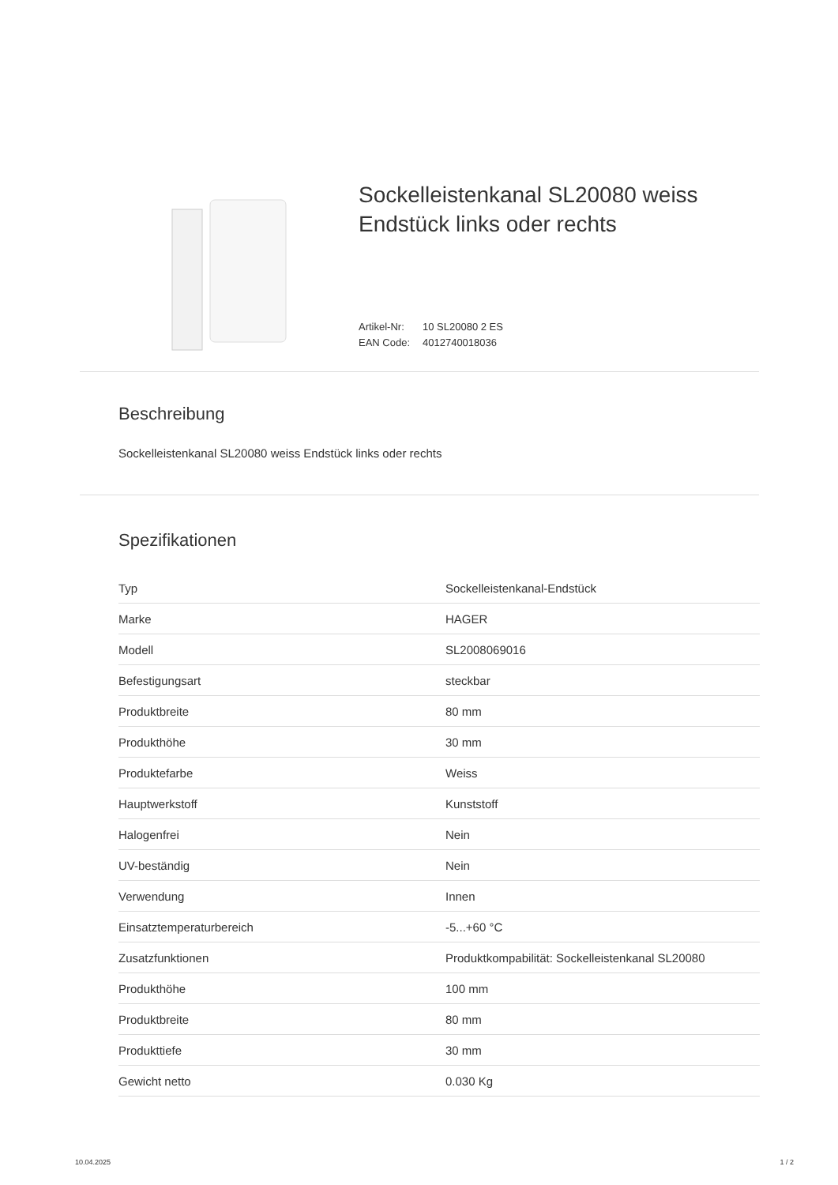Sockelleistenkanal SL20080 weiss
Endstück links oder rechts
Artikel-Nr: 10 SL20080 2 ES
EAN Code: 4012740018036
Beschreibung
Sockelleistenkanal SL20080 weiss Endstück links oder rechts
Spezifikationen
| Typ | Sockelleistenkanal-Endstück |
| Marke | HAGER |
| Modell | SL2008069016 |
| Befestigungsart | steckbar |
| Produktbreite | 80 mm |
| Produkthöhe | 30 mm |
| Produktefarbe | Weiss |
| Hauptwerkstoff | Kunststoff |
| Halogenfrei | Nein |
| UV-beständig | Nein |
| Verwendung | Innen |
| Einsatztemperaturbereich | -5...+60 °C |
| Zusatzfunktionen | Produktkompabilität: Sockelleistenkanal SL20080 |
| Produkthöhe | 100 mm |
| Produktbreite | 80 mm |
| Produkttiefe | 30 mm |
| Gewicht netto | 0.030 Kg |
10.04.2025 1 / 2